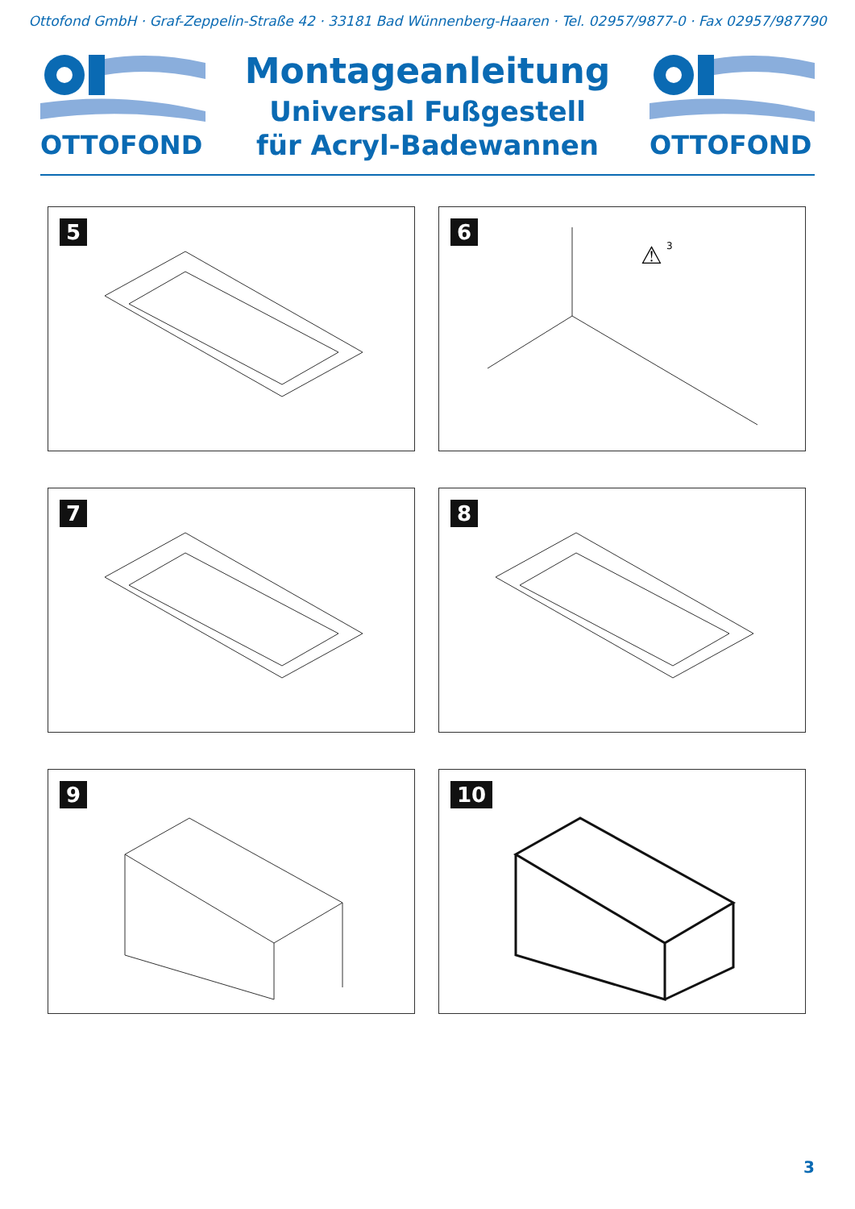Ottofond GmbH · Graf-Zeppelin-Straße 42 · 33181 Bad Wünnenberg-Haaren · Tel. 02957/9877-0 · Fax 02957/987790
OTTOFOND
Montageanleitung
Universal Fußgestell
für Acryl-Badewannen
OTTOFOND
5
6
⚠
3
7
8
9
10
3